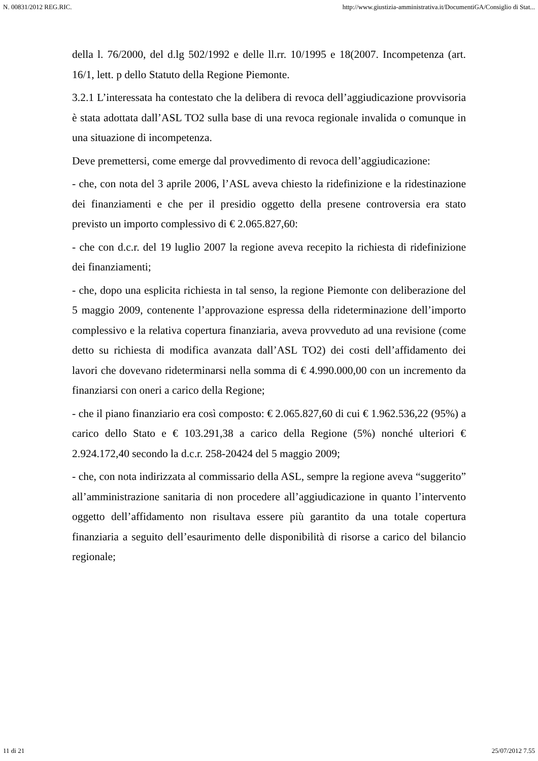N. 00831/2012 REG.RIC. http://www.giustizia-amministrativa.it/DocumentiGA/Consiglio di Stat...
della l. 76/2000, del d.lg 502/1992 e delle ll.rr. 10/1995 e 18(2007. Incompetenza (art. 16/1, lett. p dello Statuto della Regione Piemonte.
3.2.1 L’interessata ha contestato che la delibera di revoca dell’aggiudicazione provvisoria è stata adottata dall’ASL TO2 sulla base di una revoca regionale invalida o comunque in una situazione di incompetenza.
Deve premettersi, come emerge dal provvedimento di revoca dell’aggiudicazione:
- che, con nota del 3 aprile 2006, l’ASL aveva chiesto la ridefinizione e la ridestinazione dei finanziamenti e che per il presidio oggetto della presene controversia era stato previsto un importo complessivo di € 2.065.827,60:
- che con d.c.r. del 19 luglio 2007 la regione aveva recepito la richiesta di ridefinizione dei finanziamenti;
- che, dopo una esplicita richiesta in tal senso, la regione Piemonte con deliberazione del 5 maggio 2009, contenente l’approvazione espressa della rideterminazione dell’importo complessivo e la relativa copertura finanziaria, aveva provveduto ad una revisione (come detto su richiesta di modifica avanzata dall’ASL TO2) dei costi dell’affidamento dei lavori che dovevano rideterminarsi nella somma di € 4.990.000,00 con un incremento da finanziarsi con oneri a carico della Regione;
- che il piano finanziario era così composto: € 2.065.827,60 di cui € 1.962.536,22 (95%) a carico dello Stato e € 103.291,38 a carico della Regione (5%) nonché ulteriori € 2.924.172,40 secondo la d.c.r. 258-20424 del 5 maggio 2009;
- che, con nota indirizzata al commissario della ASL, sempre la regione aveva “suggerito” all’amministrazione sanitaria di non procedere all’aggiudicazione in quanto l’intervento oggetto dell’affidamento non risultava essere più garantito da una totale copertura finanziaria a seguito dell’esaurimento delle disponibilità di risorse a carico del bilancio regionale;
11 di 21 25/07/2012 7.55